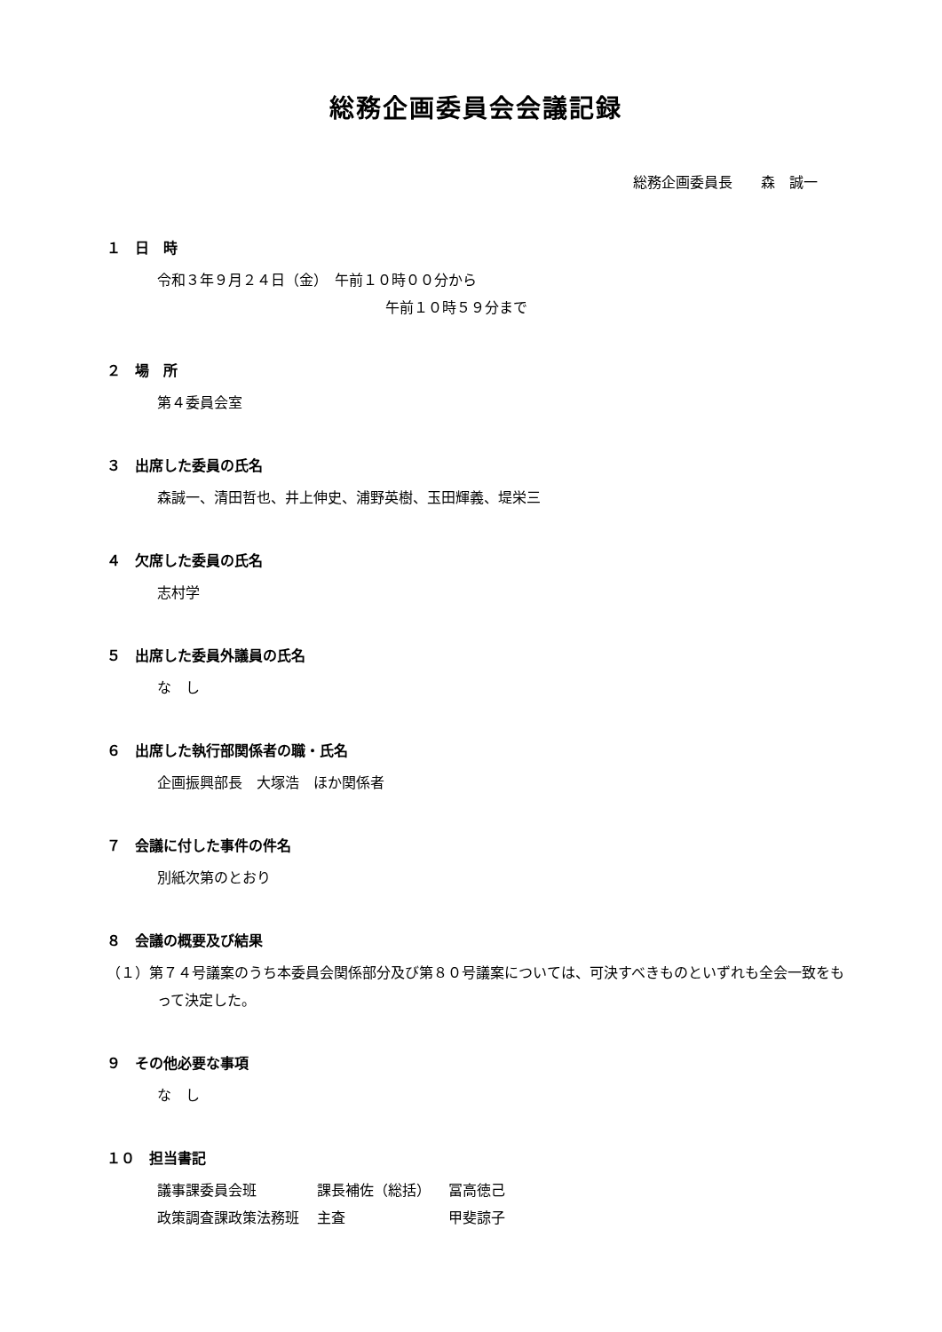総務企画委員会会議記録
総務企画委員長　　森　誠一
１　日　時
令和３年９月２４日（金）　午前１０時００分から
午前１０時５９分まで
２　場　所
第４委員会室
３　出席した委員の氏名
森誠一、清田哲也、井上伸史、浦野英樹、玉田輝義、堤栄三
４　欠席した委員の氏名
志村学
５　出席した委員外議員の氏名
な　し
６　出席した執行部関係者の職・氏名
企画振興部長　大塚浩　ほか関係者
７　会議に付した事件の件名
別紙次第のとおり
８　会議の概要及び結果
（１）第７４号議案のうち本委員会関係部分及び第８０号議案については、可決すべきものといずれも全会一致をもって決定した。
９　その他必要な事項
な　し
１０　担当書記
| 議事課委員会班 | 課長補佐（総括） | 冨高徳己 |
| 政策調査課政策法務班 | 主査 | 甲斐諒子 |